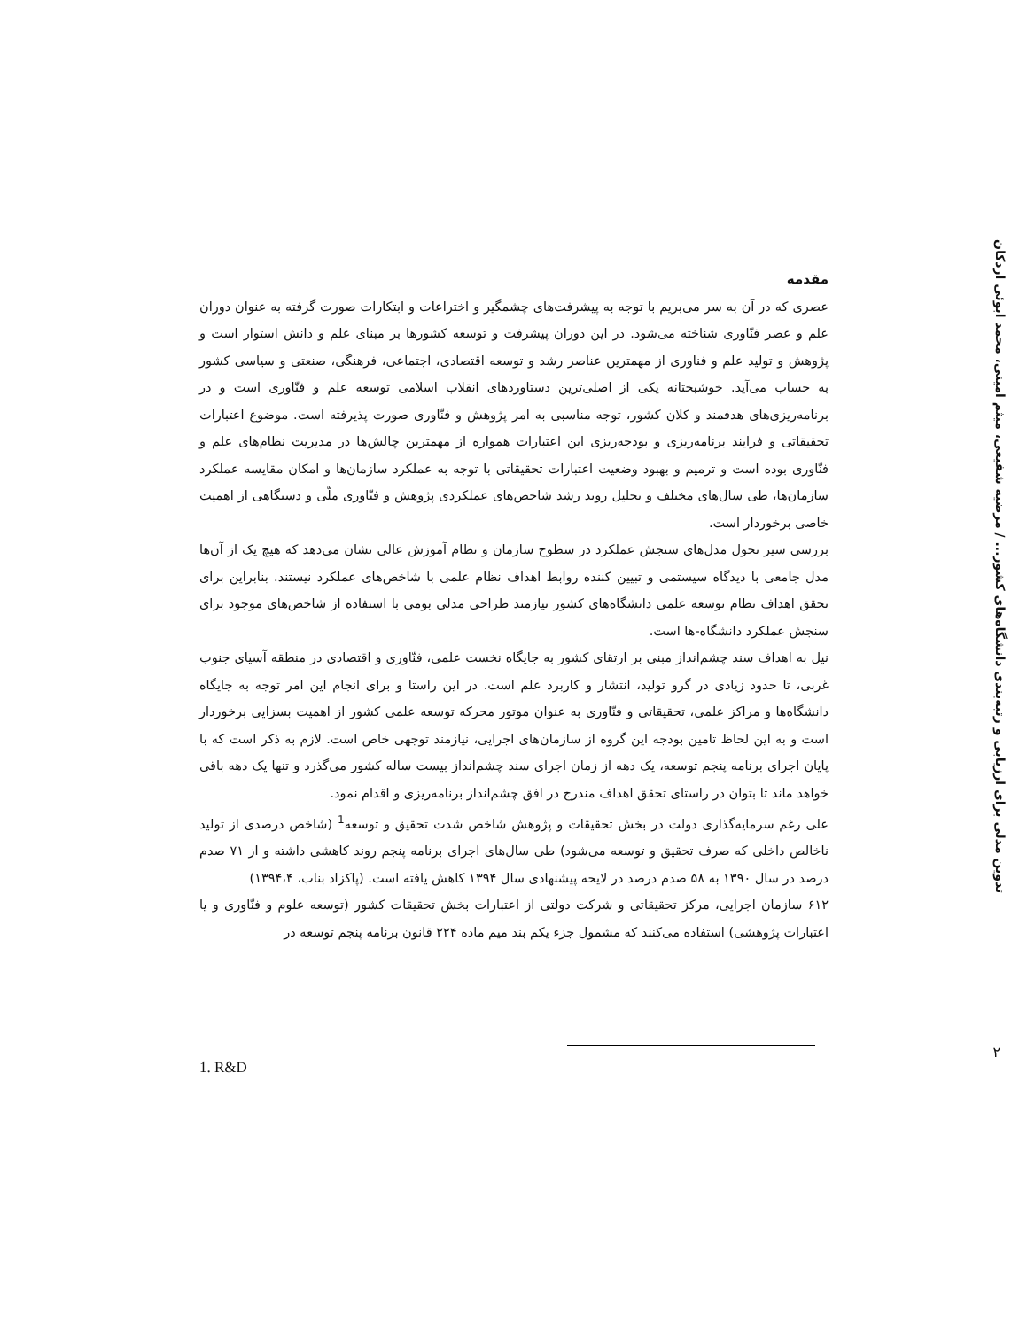تدوین مدلی برای ارزیابی و رتبه‌بندی دانشگاه‌های کشور... / مرضیه شفیعی، میثم امینی، محمد ابوئی اردکان
مقدمه
عصری که در آن به سر می‌بریم با توجه به پیشرفت‌های چشمگیر و اختراعات و ابتکارات صورت گرفته به عنوان دوران علم و عصر فنّاوری شناخته می‌شود. در این دوران پیشرفت و توسعه کشورها بر مبنای علم و دانش استوار است و پژوهش و تولید علم و فناوری از مهمترین عناصر رشد و توسعه اقتصادی، اجتماعی، فرهنگی، صنعتی و سیاسی کشور به حساب می‌آید. خوشبختانه یکی از اصلی‌ترین دستاوردهای انقلاب اسلامی توسعه علم و فنّاوری است و در برنامه‌ریزی‌های هدفمند و کلان کشور، توجه مناسبی به امر پژوهش و فنّاوری صورت پذیرفته است. موضوع اعتبارات تحقیقاتی و فرایند برنامه‌ریزی و بودجه‌ریزی این اعتبارات همواره از مهمترین چالش‌ها در مدیریت نظام‌های علم و فنّاوری بوده است و ترمیم و بهبود وضعیت اعتبارات تحقیقاتی با توجه به عملکرد سازمان‌ها و امکان مقایسه عملکرد سازمان‌ها، طی سال‌های مختلف و تحلیل روند رشد شاخص‌های عملکردی پژوهش و فنّاوری ملّی و دستگاهی از اهمیت خاصی برخوردار است.
بررسی سیر تحول مدل‌های سنجش عملکرد در سطوح سازمان و نظام آموزش عالی نشان می‌دهد که هیچ یک از آن‌ها مدل جامعی با دیدگاه سیستمی و تبیین کننده روابط اهداف نظام علمی با شاخص‌های عملکرد نیستند. بنابراین برای تحقق اهداف نظام توسعه علمی دانشگاه‌های کشور نیازمند طراحی مدلی بومی با استفاده از شاخص‌های موجود برای سنجش عملکرد دانشگاه-ها است.
نیل به اهداف سند چشم‌انداز مبنی بر ارتقای کشور به جایگاه نخست علمی، فنّاوری و اقتصادی در منطقه آسیای جنوب غربی، تا حدود زیادی در گرو تولید، انتشار و کاربرد علم است. در این راستا و برای انجام این امر توجه به جایگاه دانشگاه‌ها و مراکز علمی، تحقیقاتی و فنّاوری به عنوان موتور محرکه توسعه علمی کشور از اهمیت بسزایی برخوردار است و به این لحاظ تامین بودجه این گروه از سازمان‌های اجرایی، نیازمند توجهی خاص است. لازم به ذکر است که با پایان اجرای برنامه پنجم توسعه، یک دهه از زمان اجرای سند چشم‌انداز بیست ساله کشور می‌گذرد و تنها یک دهه باقی خواهد ماند تا بتوان در راستای تحقق اهداف مندرج در افق چشم‌انداز برنامه‌ریزی و اقدام نمود.
علی رغم سرمایه‌گذاری دولت در بخش تحقیقات و پژوهش شاخص شدت تحقیق و توسعه<sup>1</sup> (شاخص درصدی از تولید ناخالص داخلی که صرف تحقیق و توسعه می‌شود) طی سال‌های اجرای برنامه پنجم روند کاهشی داشته و از ۷۱ صدم درصد در سال ۱۳۹۰ به ۵۸ صدم درصد در لایحه پیشنهادی سال ۱۳۹۴ کاهش یافته است. (پاکزاد بناب، ۱۳۹۴،۴)
۶۱۲ سازمان اجرایی، مرکز تحقیقاتی و شرکت دولتی از اعتبارات بخش تحقیقات کشور (توسعه علوم و فنّاوری و یا اعتبارات پژوهشی) استفاده می‌کنند که مشمول جزء یکم بند میم ماده ۲۲۴ قانون برنامه پنجم توسعه در
۲
1. R&D